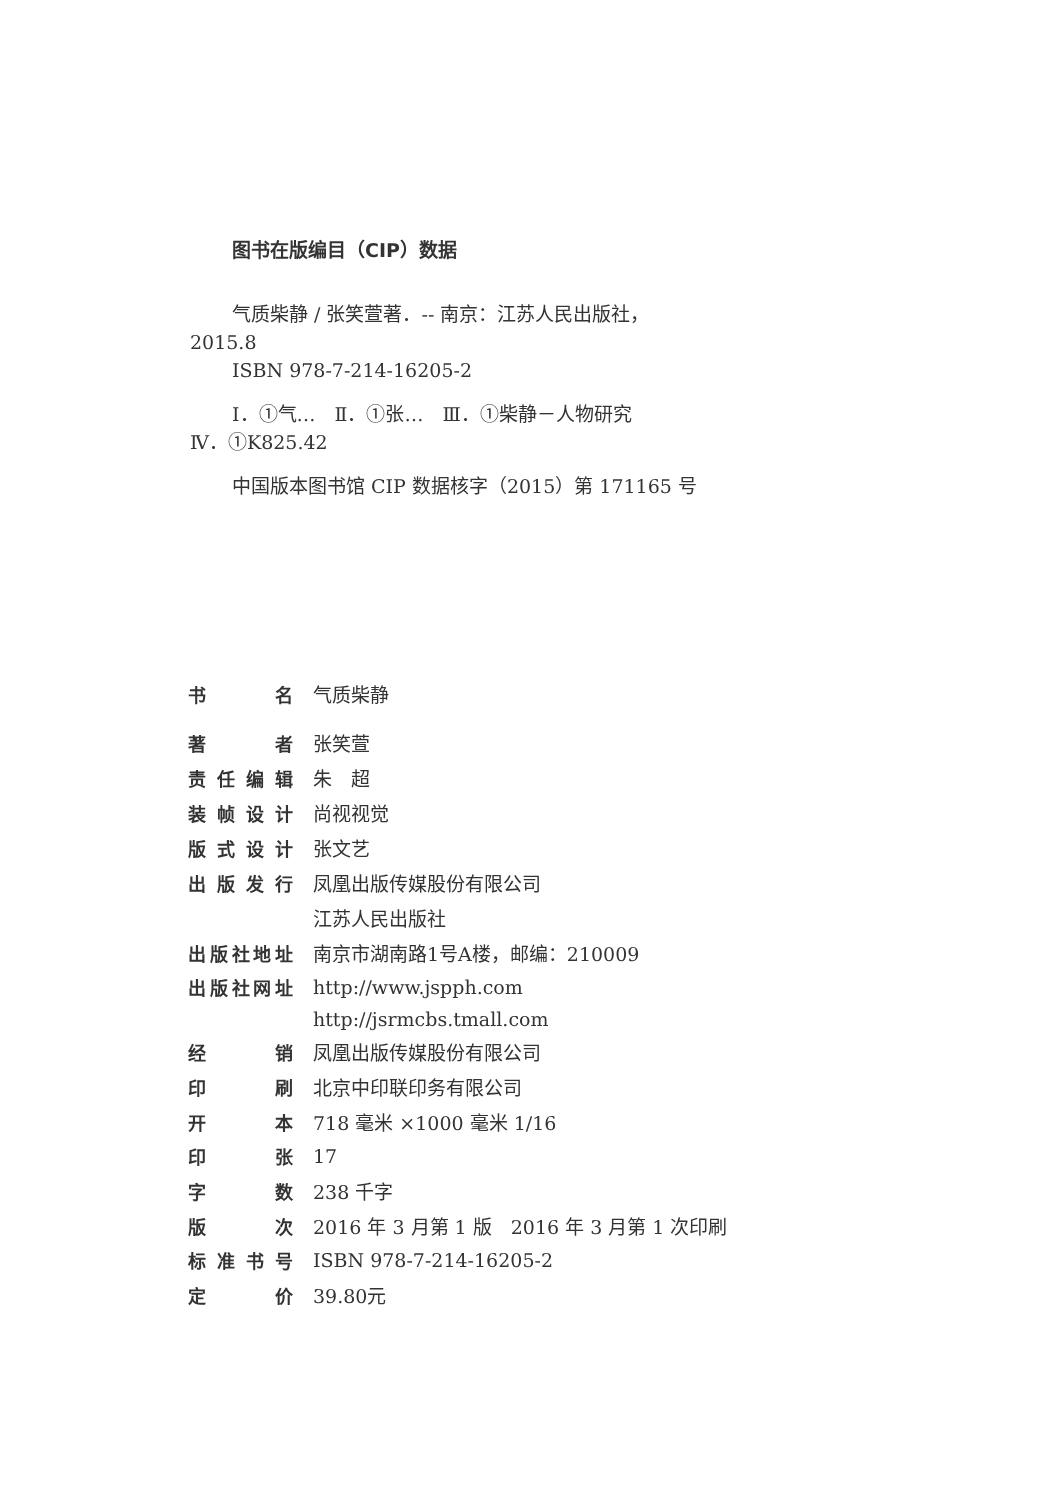图书在版编目（CIP）数据
气质柴静 / 张笑萱著．-- 南京：江苏人民出版社，
2015.8
ISBN 978-7-214-16205-2
Ⅰ．①气…　Ⅱ．①张…　Ⅲ．①柴静－人物研究
Ⅳ．①K825.42
中国版本图书馆 CIP 数据核字（2015）第 171165 号
| 书名 | 气质柴静 |
| 著者 | 张笑萱 |
| 责任编辑 | 朱 超 |
| 装帧设计 | 尚视视觉 |
| 版式设计 | 张文艺 |
| 出版发行 | 凤凰出版传媒股份有限公司 |
| | 江苏人民出版社 |
| 出版社地址 | 南京市湖南路1号A楼，邮编：210009 |
| 出版社网址 | http://www.jspph.com |
| | http://jsrmcbs.tmall.com |
| 经销 | 凤凰出版传媒股份有限公司 |
| 印刷 | 北京中印联印务有限公司 |
| 开本 | 718 毫米 ×1000 毫米 1/16 |
| 印张 | 17 |
| 字数 | 238 千字 |
| 版次 | 2016 年 3 月第 1 版 2016 年 3 月第 1 次印刷 |
| 标准书号 | ISBN 978-7-214-16205-2 |
| 定价 | 39.80元 |